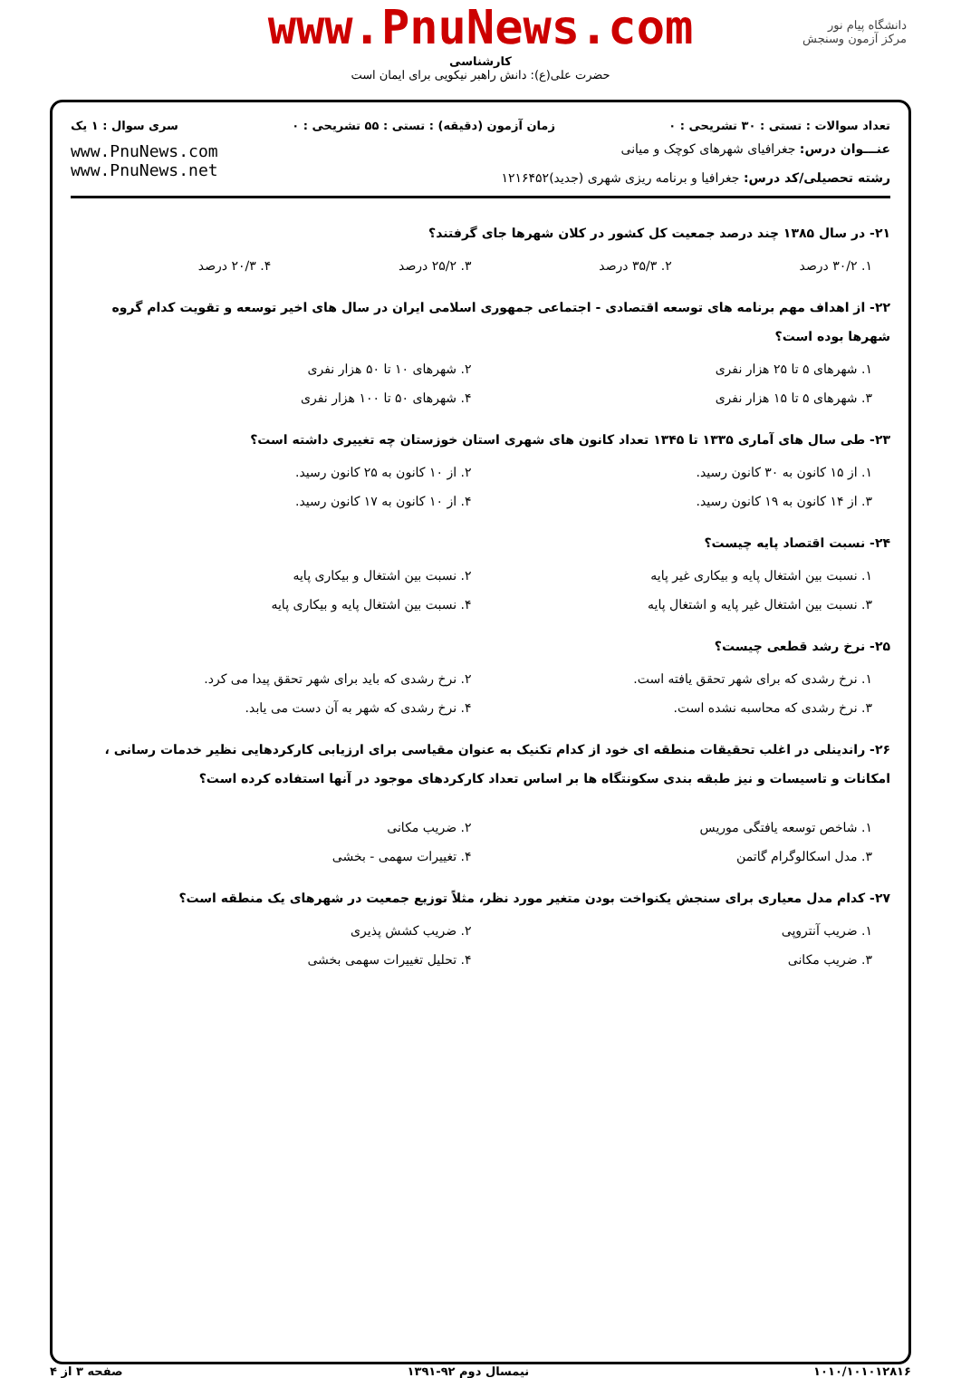دانشگاه پیام نور
مرکز آزمون وسنجش
www.PnuNews.com
کارشناسی
حضرت علی(ع): دانش راهبر نیکویی برای ایمان است
تعداد سوالات : تستی : ۳۰ تشریحی : ۰ زمان آزمون (دقیقه) : تستی : ۵۵ تشریحی : ۰ سری سوال : ۱ یک
عنـــوان درس: جغرافیای شهرهای کوچک و میانی
رشته تحصیلی/کد درس: جغرافیا و برنامه ریزی شهری (جدید)۱۲۱۶۴۵۲
www.PnuNews.com
www.PnuNews.net
۲۱- در سال ۱۳۸۵ چند درصد جمعیت کل کشور در کلان شهرها جای گرفتند؟
۱. ۳۰/۲ درصد ۲. ۳۵/۳ درصد ۳. ۲۵/۲ درصد ۴. ۲۰/۳ درصد
۲۲- از اهداف مهم برنامه های توسعه اقتصادی - اجتماعی جمهوری اسلامی ایران در سال های اخیر توسعه و تقویت کدام گروه شهرها بوده است؟
۱. شهرهای ۵ تا ۲۵ هزار نفری ۲. شهرهای ۱۰ تا ۵۰ هزار نفری ۳. شهرهای ۵ تا ۱۵ هزار نفری ۴. شهرهای ۵۰ تا ۱۰۰ هزار نفری
۲۳- طی سال های آماری ۱۳۳۵ تا ۱۳۴۵ تعداد کانون های شهری استان خوزستان چه تغییری داشته است؟
۱. از ۱۵ کانون به ۳۰ کانون رسید. ۲. از ۱۰ کانون به ۲۵ کانون رسید. ۳. از ۱۴ کانون به ۱۹ کانون رسید. ۴. از ۱۰ کانون به ۱۷ کانون رسید.
۲۴- نسبت اقتصاد پایه چیست؟
۱. نسبت بین اشتغال پایه و بیکاری غیر پایه ۲. نسبت بین اشتغال و بیکاری پایه ۳. نسبت بین اشتغال غیر پایه و اشتغال پایه ۴. نسبت بین اشتغال پایه و بیکاری پایه
۲۵- نرخ رشد قطعی چیست؟
۱. نرخ رشدی که برای شهر تحقق یافته است. ۲. نرخ رشدی که باید برای شهر تحقق پیدا می کرد. ۳. نرخ رشدی که محاسبه نشده است. ۴. نرخ رشدی که شهر به آن دست می یابد.
۲۶- راندینلی در اغلب تحقیقات منطقه ای خود از کدام تکنیک به عنوان مقیاسی برای ارزیابی کارکردهایی نظیر خدمات رسانی ، امکانات و تاسیسات و نیز طبقه بندی سکونتگاه ها بر اساس تعداد کارکردهای موجود در آنها استفاده کرده است؟
۱. شاخص توسعه یافتگی موریس ۲. ضریب مکانی ۳. مدل اسکالوگرام گاتمن ۴. تغییرات سهمی - بخشی
۲۷- کدام مدل معیاری برای سنجش یکنواخت بودن متغیر مورد نظر، مثلاً توزیع جمعیت در شهرهای یک منطقه است؟
۱. ضریب آنتروپی ۲. ضریب کشش پذیری ۳. ضریب مکانی ۴. تحلیل تغییرات سهمی بخشی
۱۰۱۰/۱۰۱۰۱۲۸۱۶ نیمسال دوم ۹۲-۱۳۹۱ صفحه ۳ از ۴